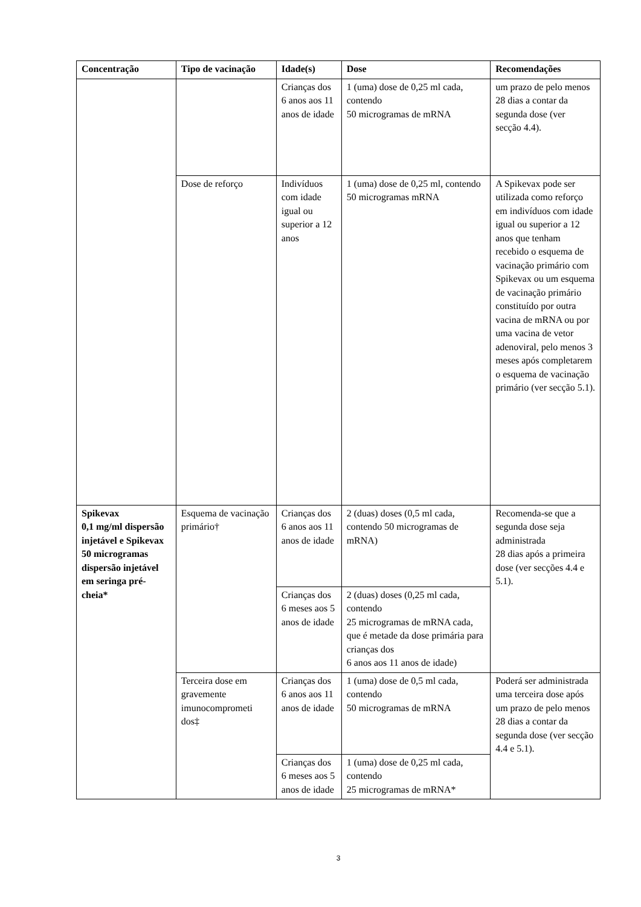| Concentração | Tipo de vacinação | Idade(s) | Dose | Recomendações |
| --- | --- | --- | --- | --- |
| | | Crianças dos 6 anos aos 11 anos de idade | 1 (uma) dose de 0,25 ml cada, contendo 50 microgramas de mRNA | um prazo de pelo menos 28 dias a contar da segunda dose (ver secção 4.4). |
| | Dose de reforço | Indivíduos com idade igual ou superior a 12 anos | 1 (uma) dose de 0,25 ml, contendo 50 microgramas mRNA | A Spikevax pode ser utilizada como reforço em indivíduos com idade igual ou superior a 12 anos que tenham recebido o esquema de vacinação primário com Spikevax ou um esquema de vacinação primário constituído por outra vacina de mRNA ou por uma vacina de vetor adenoviral, pelo menos 3 meses após completarem o esquema de vacinação primário (ver secção 5.1). |
| Spikevax 0,1 mg/ml dispersão injetável e Spikevax 50 microgramas dispersão injetável em seringa pré-cheia* | Esquema de vacinação primário† | Crianças dos 6 anos aos 11 anos de idade | 2 (duas) doses (0,5 ml cada, contendo 50 microgramas de mRNA) | Recomenda-se que a segunda dose seja administrada 28 dias após a primeira dose (ver secções 4.4 e 5.1). |
| | | Crianças dos 6 meses aos 5 anos de idade | 2 (duas) doses (0,25 ml cada, contendo 25 microgramas de mRNA cada, que é metade da dose primária para crianças dos 6 anos aos 11 anos de idade) | |
| | Terceira dose em gravemente imunocomprometi dos‡ | Crianças dos 6 anos aos 11 anos de idade | 1 (uma) dose de 0,5 ml cada, contendo 50 microgramas de mRNA | Poderá ser administrada uma terceira dose após um prazo de pelo menos 28 dias a contar da segunda dose (ver secção 4.4 e 5.1). |
| | | Crianças dos 6 meses aos 5 anos de idade | 1 (uma) dose de 0,25 ml cada, contendo 25 microgramas de mRNA* | |
3